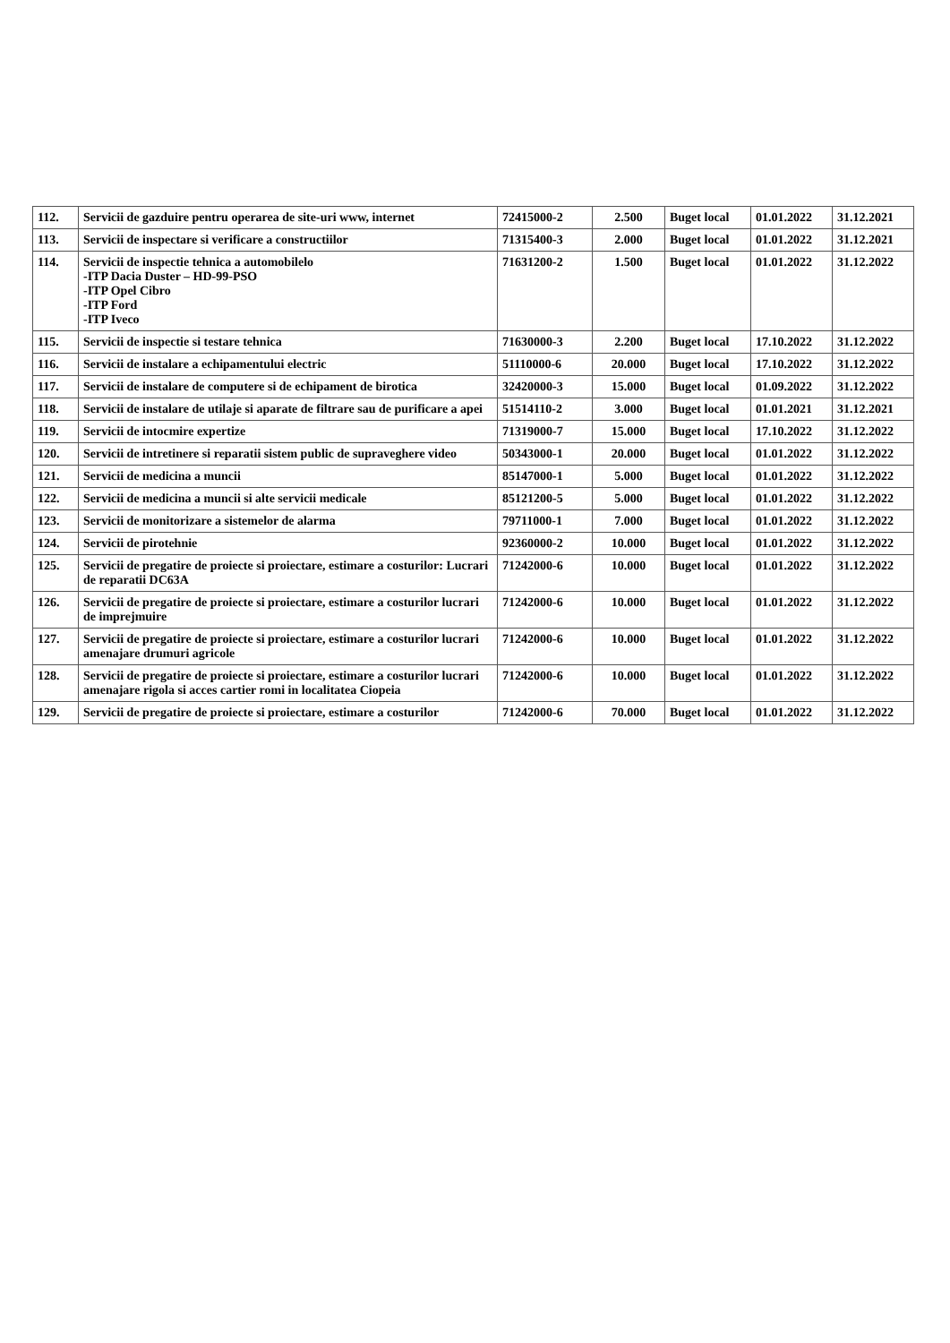| 112. | Servicii de gazduire pentru operarea de site-uri www, internet | 72415000-2 | 2.500 | Buget local | 01.01.2022 | 31.12.2021 |
| 113. | Servicii de inspectare si verificare a constructiilor | 71315400-3 | 2.000 | Buget local | 01.01.2022 | 31.12.2021 |
| 114. | Servicii de inspectie tehnica a automobilelo -ITP Dacia Duster – HD-99-PSO -ITP Opel Cibro -ITP Ford -ITP Iveco | 71631200-2 | 1.500 | Buget local | 01.01.2022 | 31.12.2022 |
| 115. | Servicii de inspectie si testare tehnica | 71630000-3 | 2.200 | Buget local | 17.10.2022 | 31.12.2022 |
| 116. | Servicii de instalare a echipamentului electric | 51110000-6 | 20.000 | Buget local | 17.10.2022 | 31.12.2022 |
| 117. | Servicii de instalare de computere si de echipament de birotica | 32420000-3 | 15.000 | Buget local | 01.09.2022 | 31.12.2022 |
| 118. | Servicii de instalare de utilaje si aparate de filtrare sau de purificare a apei | 51514110-2 | 3.000 | Buget local | 01.01.2021 | 31.12.2021 |
| 119. | Servicii de intocmire expertize | 71319000-7 | 15.000 | Buget local | 17.10.2022 | 31.12.2022 |
| 120. | Servicii de intretinere si reparatii sistem public de supraveghere video | 50343000-1 | 20.000 | Buget local | 01.01.2022 | 31.12.2022 |
| 121. | Servicii de medicina a muncii | 85147000-1 | 5.000 | Buget local | 01.01.2022 | 31.12.2022 |
| 122. | Servicii de medicina a muncii si alte servicii medicale | 85121200-5 | 5.000 | Buget local | 01.01.2022 | 31.12.2022 |
| 123. | Servicii de monitorizare a sistemelor de alarma | 79711000-1 | 7.000 | Buget local | 01.01.2022 | 31.12.2022 |
| 124. | Servicii de pirotehnie | 92360000-2 | 10.000 | Buget local | 01.01.2022 | 31.12.2022 |
| 125. | Servicii de pregatire de proiecte si proiectare, estimare a costurilor: Lucrari de reparatii DC63A | 71242000-6 | 10.000 | Buget local | 01.01.2022 | 31.12.2022 |
| 126. | Servicii de pregatire de proiecte si proiectare, estimare a costurilor lucrari de imprejmuire | 71242000-6 | 10.000 | Buget local | 01.01.2022 | 31.12.2022 |
| 127. | Servicii de pregatire de proiecte si proiectare, estimare a costurilor lucrari amenajare drumuri agricole | 71242000-6 | 10.000 | Buget local | 01.01.2022 | 31.12.2022 |
| 128. | Servicii de pregatire de proiecte si proiectare, estimare a costurilor lucrari amenajare rigola si acces cartier romi in localitatea Ciopeia | 71242000-6 | 10.000 | Buget local | 01.01.2022 | 31.12.2022 |
| 129. | Servicii de pregatire de proiecte si proiectare, estimare a costurilor | 71242000-6 | 70.000 | Buget local | 01.01.2022 | 31.12.2022 |